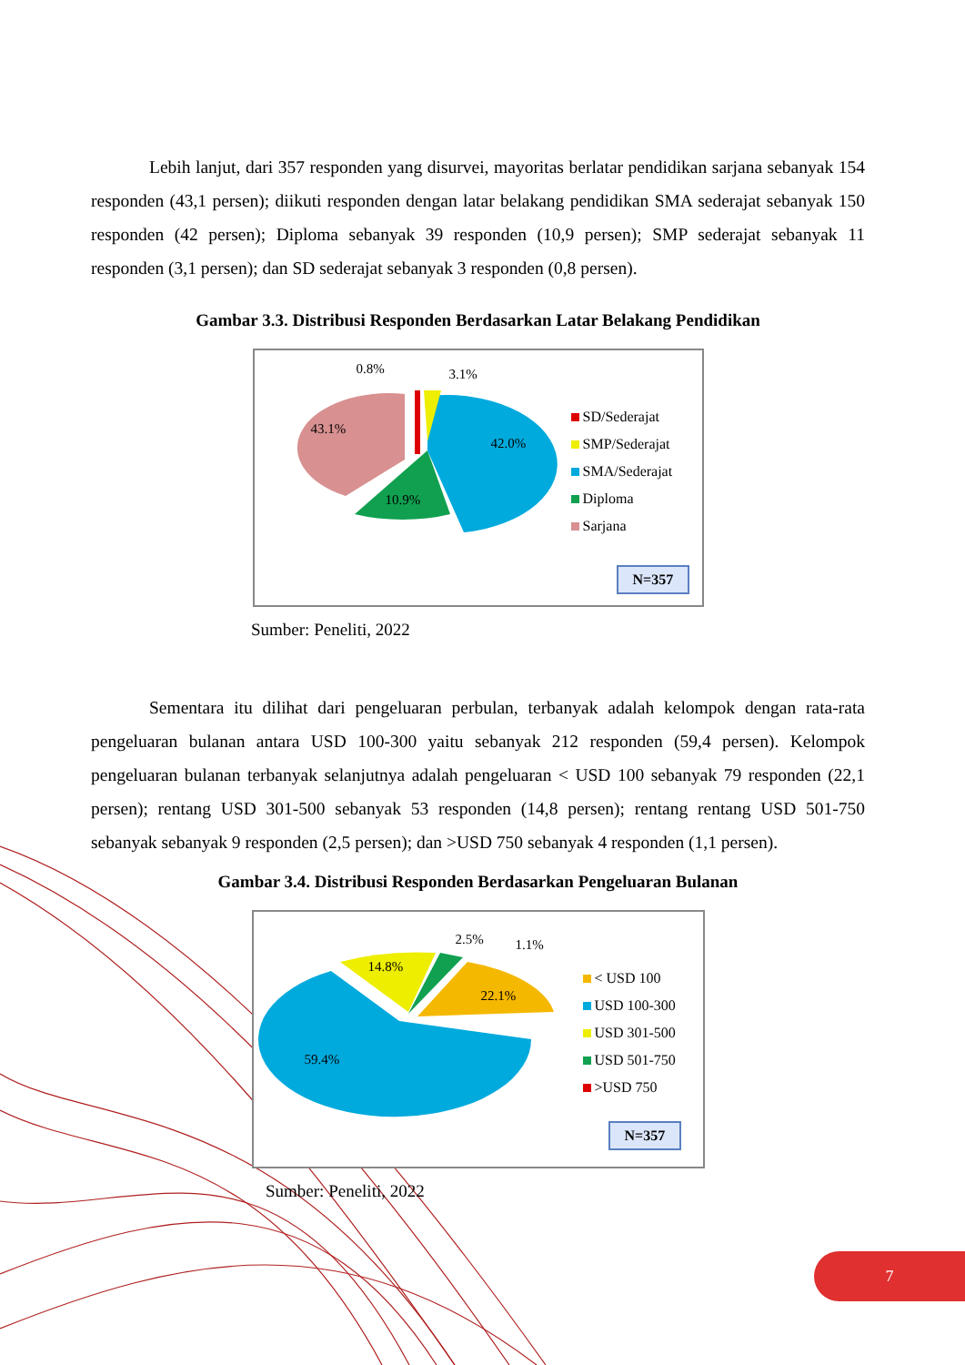Lebih lanjut, dari 357 responden yang disurvei, mayoritas berlatar pendidikan sarjana sebanyak 154 responden (43,1 persen); diikuti responden dengan latar belakang pendidikan SMA sederajat sebanyak 150 responden (42 persen); Diploma sebanyak 39 responden (10,9 persen); SMP sederajat sebanyak 11 responden (3,1 persen); dan SD sederajat sebanyak 3 responden (0,8 persen).
Gambar 3.3. Distribusi Responden Berdasarkan Latar Belakang Pendidikan
0.8% 3.1%
43.1%
42.0%
10.9%
SD/Sederajat
SMP/Sederajat
SMA/Sederajat
Diploma
Sarjana
N=357
Sumber: Peneliti, 2022
Sementara itu dilihat dari pengeluaran perbulan, terbanyak adalah kelompok dengan rata-rata pengeluaran bulanan antara USD 100-300 yaitu sebanyak 212 responden (59,4 persen). Kelompok pengeluaran bulanan terbanyak selanjutnya adalah pengeluaran < USD 100 sebanyak 79 responden (22,1 persen); rentang USD 301-500 sebanyak 53 responden (14,8 persen); rentang rentang USD 501-750 sebanyak sebanyak 9 responden (2,5 persen); dan >USD 750 sebanyak 4 responden (1,1 persen).
Gambar 3.4. Distribusi Responden Berdasarkan Pengeluaran Bulanan
2.5% 1.1%
14.8%
22.1%
59.4%
< USD 100
USD 100-300
USD 301-500
USD 501-750
>USD 750
N=357
Sumber: Peneliti, 2022
7